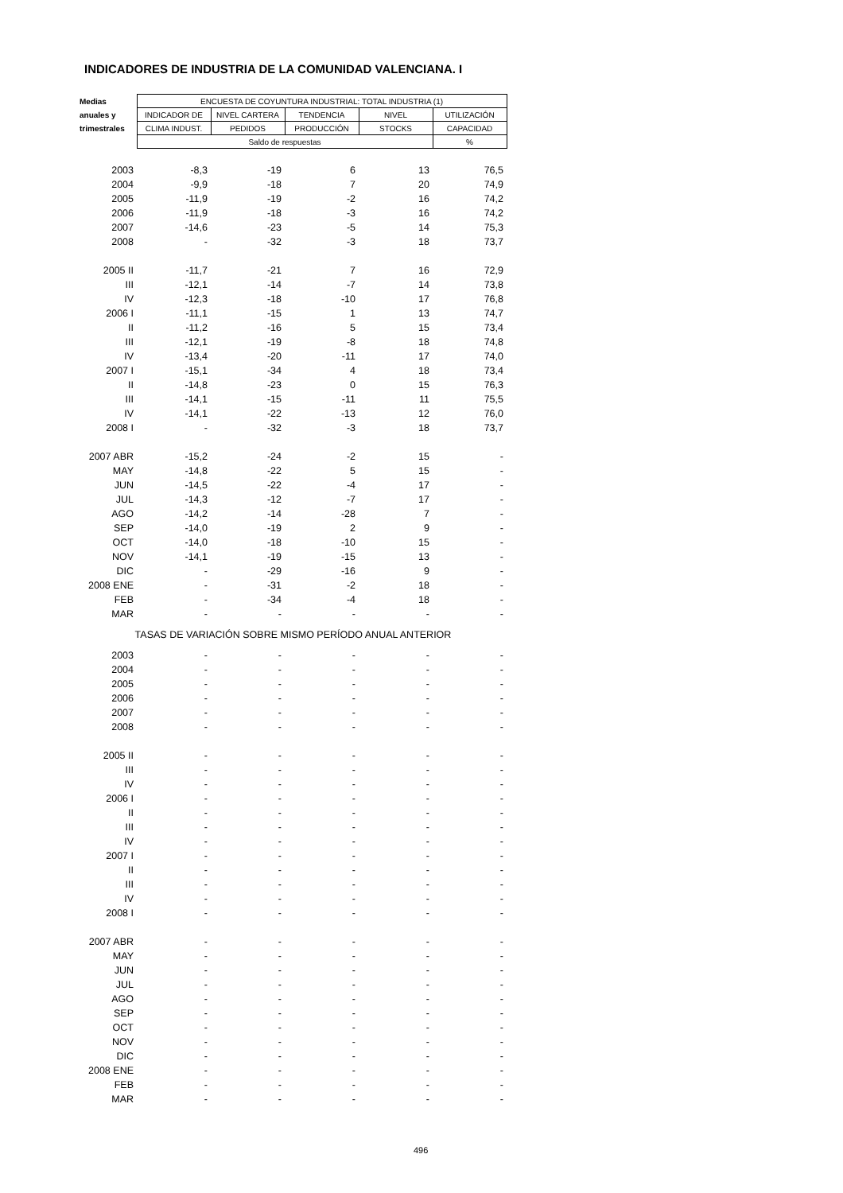INDICADORES DE INDUSTRIA DE LA COMUNIDAD VALENCIANA. I
| Medias | ENCUESTA DE COYUNTURA INDUSTRIAL: TOTAL INDUSTRIA (1) | | | | |
| --- | --- | --- | --- | --- | --- |
| anuales y | INDICADOR DE | NIVEL CARTERA | TENDENCIA | NIVEL | UTILIZACIÓN |
| trimestrales | CLIMA INDUST. | PEDIDOS | PRODUCCIÓN | STOCKS | CAPACIDAD |
| | Saldo de respuestas | | | | % |
| 2003 | -8,3 | -19 | 6 | 13 | 76,5 |
| 2004 | -9,9 | -18 | 7 | 20 | 74,9 |
| 2005 | -11,9 | -19 | -2 | 16 | 74,2 |
| 2006 | -11,9 | -18 | -3 | 16 | 74,2 |
| 2007 | -14,6 | -23 | -5 | 14 | 75,3 |
| 2008 | - | -32 | -3 | 18 | 73,7 |
| 2005 II | -11,7 | -21 | 7 | 16 | 72,9 |
| III | -12,1 | -14 | -7 | 14 | 73,8 |
| IV | -12,3 | -18 | -10 | 17 | 76,8 |
| 2006 I | -11,1 | -15 | 1 | 13 | 74,7 |
| II | -11,2 | -16 | 5 | 15 | 73,4 |
| III | -12,1 | -19 | -8 | 18 | 74,8 |
| IV | -13,4 | -20 | -11 | 17 | 74,0 |
| 2007 I | -15,1 | -34 | 4 | 18 | 73,4 |
| II | -14,8 | -23 | 0 | 15 | 76,3 |
| III | -14,1 | -15 | -11 | 11 | 75,5 |
| IV | -14,1 | -22 | -13 | 12 | 76,0 |
| 2008 I | - | -32 | -3 | 18 | 73,7 |
| 2007 ABR | -15,2 | -24 | -2 | 15 | - |
| MAY | -14,8 | -22 | 5 | 15 | - |
| JUN | -14,5 | -22 | -4 | 17 | - |
| JUL | -14,3 | -12 | -7 | 17 | - |
| AGO | -14,2 | -14 | -28 | 7 | - |
| SEP | -14,0 | -19 | 2 | 9 | - |
| OCT | -14,0 | -18 | -10 | 15 | - |
| NOV | -14,1 | -19 | -15 | 13 | - |
| DIC | - | -29 | -16 | 9 | - |
| 2008 ENE | - | -31 | -2 | 18 | - |
| FEB | - | -34 | -4 | 18 | - |
| MAR | - | - | - | - | - |
| TASAS DE VARIACIÓN SOBRE MISMO PERÍODO ANUAL ANTERIOR | | | | | |
| 2003 | - | - | - | - | - |
| 2004 | - | - | - | - | - |
| 2005 | - | - | - | - | - |
| 2006 | - | - | - | - | - |
| 2007 | - | - | - | - | - |
| 2008 | - | - | - | - | - |
| 2005 II | - | - | - | - | - |
| III | - | - | - | - | - |
| IV | - | - | - | - | - |
| 2006 I | - | - | - | - | - |
| II | - | - | - | - | - |
| III | - | - | - | - | - |
| IV | - | - | - | - | - |
| 2007 I | - | - | - | - | - |
| II | - | - | - | - | - |
| III | - | - | - | - | - |
| IV | - | - | - | - | - |
| 2008 I | - | - | - | - | - |
| 2007 ABR | - | - | - | - | - |
| MAY | - | - | - | - | - |
| JUN | - | - | - | - | - |
| JUL | - | - | - | - | - |
| AGO | - | - | - | - | - |
| SEP | - | - | - | - | - |
| OCT | - | - | - | - | - |
| NOV | - | - | - | - | - |
| DIC | - | - | - | - | - |
| 2008 ENE | - | - | - | - | - |
| FEB | - | - | - | - | - |
| MAR | - | - | - | - | - |
496